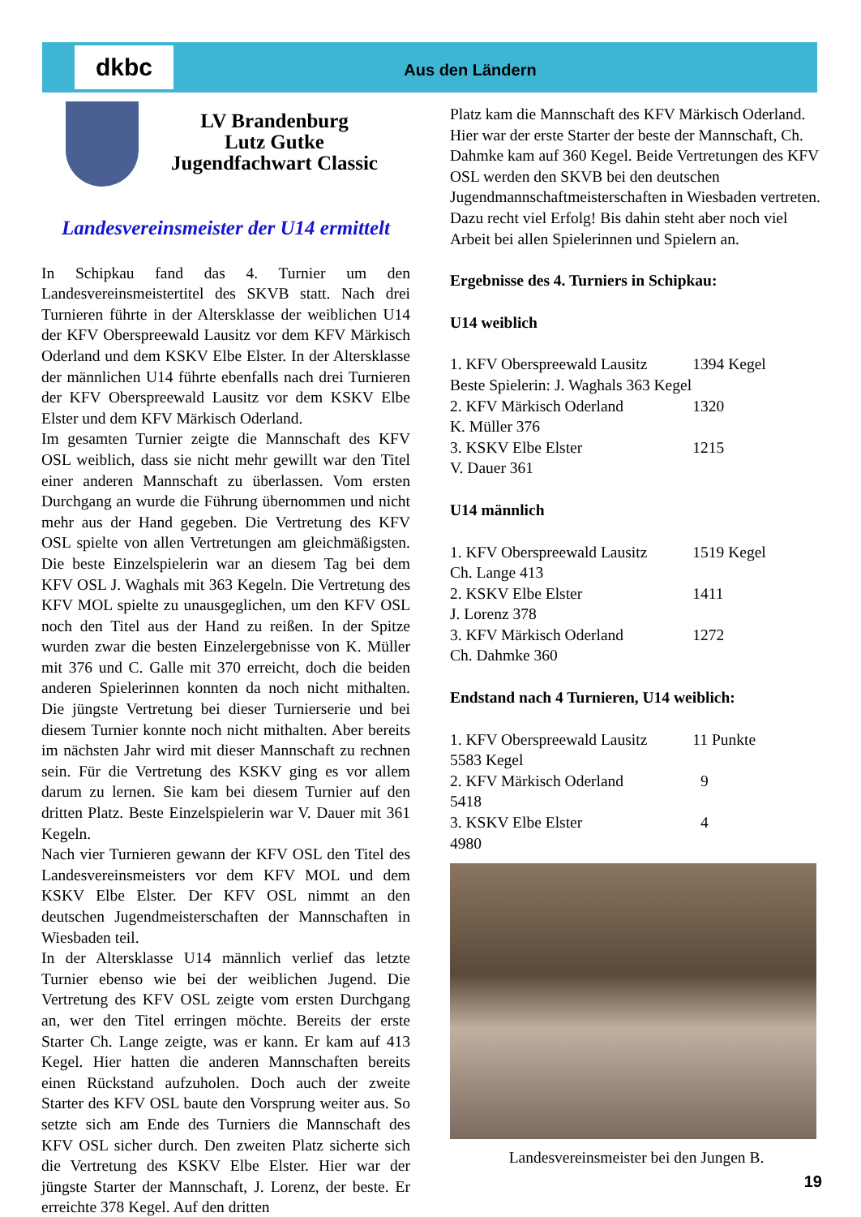dkbc
Aus den Ländern
LV Brandenburg
Lutz Gutke
Jugendfachwart Classic
Landesvereinsmeister der U14 ermittelt
In Schipkau fand das 4. Turnier um den Landesvereinsmeistertitel des SKVB statt. Nach drei Turnieren führte in der Altersklasse der weiblichen U14 der KFV Oberspreewald Lausitz vor dem KFV Märkisch Oderland und dem KSKV Elbe Elster. In der Altersklasse der männlichen U14 führte ebenfalls nach drei Turnieren der KFV Oberspreewald Lausitz vor dem KSKV Elbe Elster und dem KFV Märkisch Oderland.
Im gesamten Turnier zeigte die Mannschaft des KFV OSL weiblich, dass sie nicht mehr gewillt war den Titel einer anderen Mannschaft zu überlassen. Vom ersten Durchgang an wurde die Führung übernommen und nicht mehr aus der Hand gegeben. Die Vertretung des KFV OSL spielte von allen Vertretungen am gleichmäßigsten. Die beste Einzelspielerin war an diesem Tag bei dem KFV OSL J. Waghals mit 363 Kegeln. Die Vertretung des KFV MOL spielte zu unausgeglichen, um den KFV OSL noch den Titel aus der Hand zu reißen. In der Spitze wurden zwar die besten Einzelergebnisse von K. Müller mit 376 und C. Galle mit 370 erreicht, doch die beiden anderen Spielerinnen konnten da noch nicht mithalten. Die jüngste Vertretung bei dieser Turnierserie und bei diesem Turnier konnte noch nicht mithalten. Aber bereits im nächsten Jahr wird mit dieser Mannschaft zu rechnen sein. Für die Vertretung des KSKV ging es vor allem darum zu lernen. Sie kam bei diesem Turnier auf den dritten Platz. Beste Einzelspielerin war V. Dauer mit 361 Kegeln.
Nach vier Turnieren gewann der KFV OSL den Titel des Landesvereinsmeisters vor dem KFV MOL und dem KSKV Elbe Elster. Der KFV OSL nimmt an den deutschen Jugendmeisterschaften der Mannschaften in Wiesbaden teil.
In der Altersklasse U14 männlich verlief das letzte Turnier ebenso wie bei der weiblichen Jugend. Die Vertretung des KFV OSL zeigte vom ersten Durchgang an, wer den Titel erringen möchte. Bereits der erste Starter Ch. Lange zeigte, was er kann. Er kam auf 413 Kegel. Hier hatten die anderen Mannschaften bereits einen Rückstand aufzuholen. Doch auch der zweite Starter des KFV OSL baute den Vorsprung weiter aus. So setzte sich am Ende des Turniers die Mannschaft des KFV OSL sicher durch. Den zweiten Platz sicherte sich die Vertretung des KSKV Elbe Elster. Hier war der jüngste Starter der Mannschaft, J. Lorenz, der beste. Er erreichte 378 Kegel. Auf den dritten
Platz kam die Mannschaft des KFV Märkisch Oderland. Hier war der erste Starter der beste der Mannschaft, Ch. Dahmke kam auf 360 Kegel. Beide Vertretungen des KFV OSL werden den SKVB bei den deutschen Jugendmannschaftmeisterschaften in Wiesbaden vertreten. Dazu recht viel Erfolg! Bis dahin steht aber noch viel Arbeit bei allen Spielerinnen und Spielern an.
Ergebnisse des 4. Turniers in Schipkau:
U14 weiblich
| 1. KFV Oberspreewald Lausitz | 1394 Kegel |
| Beste Spielerin: J. Waghals 363 Kegel | |
| 2. KFV Märkisch Oderland | 1320 |
| K. Müller 376 | |
| 3. KSKV Elbe Elster | 1215 |
| V. Dauer 361 | |
U14 männlich
| 1. KFV Oberspreewald Lausitz | 1519 Kegel |
| Ch. Lange 413 | |
| 2. KSKV Elbe Elster | 1411 |
| J. Lorenz 378 | |
| 3. KFV Märkisch Oderland | 1272 |
| Ch. Dahmke 360 | |
Endstand nach 4 Turnieren, U14 weiblich:
| 1. KFV Oberspreewald Lausitz | 11 Punkte |
| 5583 Kegel | |
| 2. KFV Märkisch Oderland | 9 |
| 5418 | |
| 3. KSKV Elbe Elster | 4 |
| 4980 | |
Landesvereinsmeister bei den Jungen B.
19